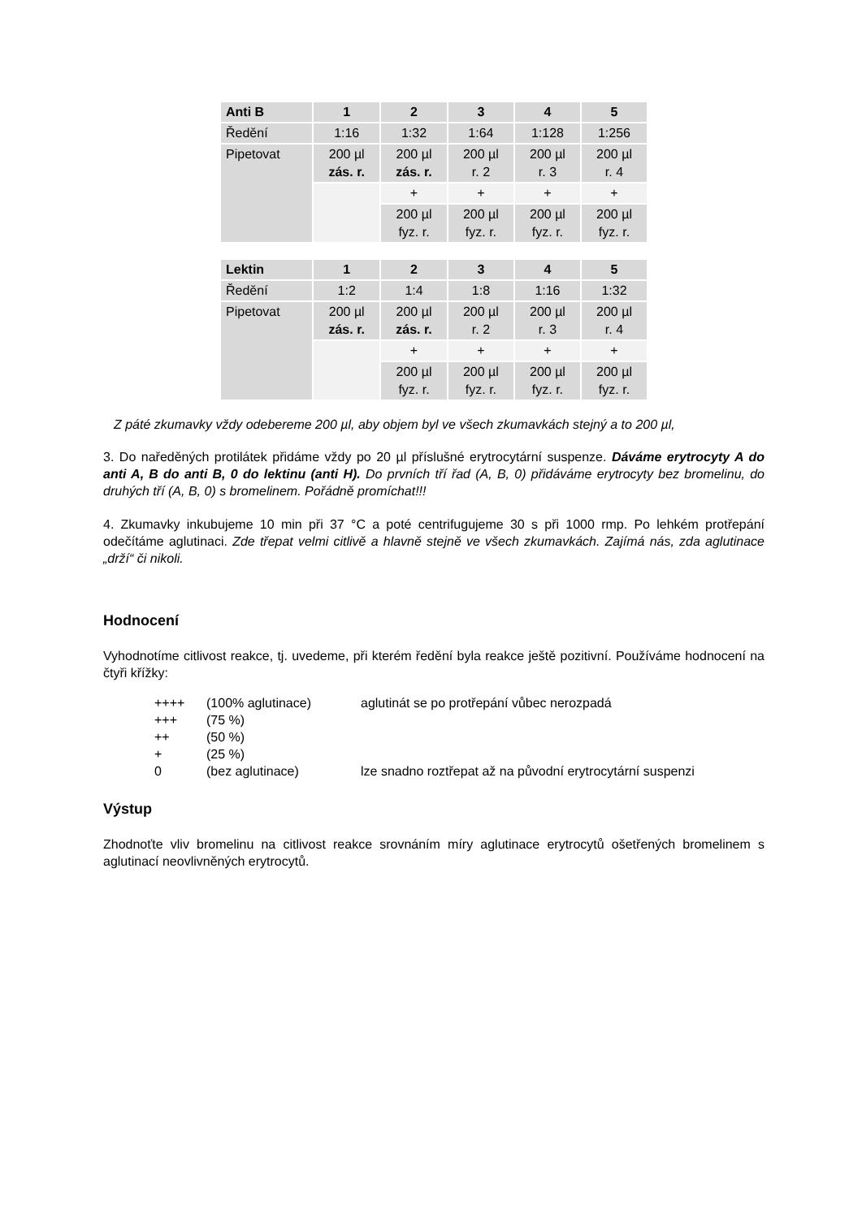| Anti B | 1 | 2 | 3 | 4 | 5 |
| --- | --- | --- | --- | --- | --- |
| Ředění | 1:16 | 1:32 | 1:64 | 1:128 | 1:256 |
| Pipetovat | 200 µl zás. r. | 200 µl zás. r. | 200 µl r. 2 | 200 µl r. 3 | 200 µl r. 4 |
| | | + | + | + | + |
| | | 200 µl fyz. r. | 200 µl fyz. r. | 200 µl fyz. r. | 200 µl fyz. r. |
| Lektin | 1 | 2 | 3 | 4 | 5 |
| --- | --- | --- | --- | --- | --- |
| Ředění | 1:2 | 1:4 | 1:8 | 1:16 | 1:32 |
| Pipetovat | 200 µl zás. r. | 200 µl zás. r. | 200 µl r. 2 | 200 µl r. 3 | 200 µl r. 4 |
| | | + | + | + | + |
| | | 200 µl fyz. r. | 200 µl fyz. r. | 200 µl fyz. r. | 200 µl fyz. r. |
Z páté zkumavky vždy odebereme 200 µl, aby objem byl ve všech zkumavkách stejný a to 200 µl,
3. Do naředěných protilátek přidáme vždy po 20 µl příslušné erytrocytární suspenze. Dáváme erytrocyty A do anti A, B do anti B, 0 do lektinu (anti H). Do prvních tří řad (A, B, 0) přidáváme erytrocyty bez bromelinu, do druhých tří (A, B, 0) s bromelinem. Pořádně promíchat!!!
4. Zkumavky inkubujeme 10 min při 37 °C a poté centrifugujeme 30 s při 1000 rmp. Po lehkém protřepání odečítáme aglutinaci. Zde třepat velmi citlivě a hlavně stejně ve všech zkumavkách. Zajímá nás, zda aglutinace „drží“ či nikoli.
Hodnocení
Vyhodnotíme citlivost reakce, tj. uvedeme, při kterém ředění byla reakce ještě pozitivní. Používáme hodnocení na čtyři křížky:
| ++++ | (100% aglutinace) | aglutinát se po protřepání vůbec nerozpadá |
| +++ | (75 %) | |
| ++ | (50 %) | |
| + | (25 %) | |
| 0 | (bez aglutinace) | lze snadno roztřepat až na původní erytrocytární suspenzi |
Výstup
Zhodnoťte vliv bromelinu na citlivost reakce srovnáním míry aglutinace erytrocytů ošetřených bromelinem s aglutinací neovlivněných erytrocytů.